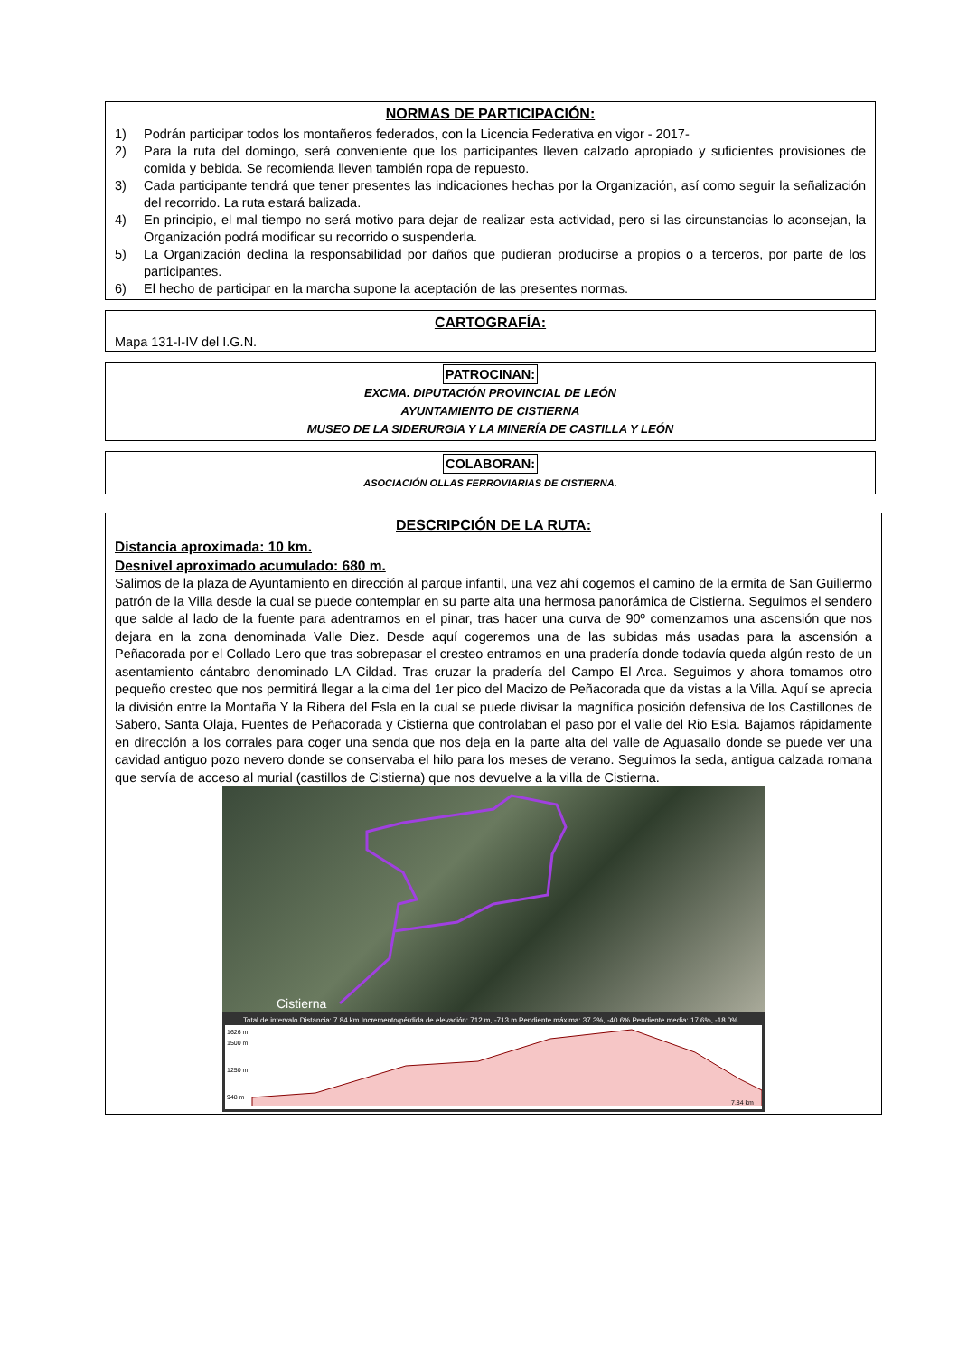NORMAS DE PARTICIPACIÓN:
1) Podrán participar todos los montañeros federados, con la Licencia Federativa en vigor - 2017-
2) Para la ruta del domingo, será conveniente que los participantes lleven calzado apropiado y suficientes provisiones de comida y bebida. Se recomienda lleven también ropa de repuesto.
3) Cada participante tendrá que tener presentes las indicaciones hechas por la Organización, así como seguir la señalización del recorrido. La ruta estará balizada.
4) En principio, el mal tiempo no será motivo para dejar de realizar esta actividad, pero si las circunstancias lo aconsejan, la Organización podrá modificar su recorrido o suspenderla.
5) La Organización declina la responsabilidad por daños que pudieran producirse a propios o a terceros, por parte de los participantes.
6) El hecho de participar en la marcha supone la aceptación de las presentes normas.
CARTOGRAFÍA:
Mapa 131-I-IV del I.G.N.
PATROCINAN:
EXCMA. DIPUTACIÓN PROVINCIAL DE LEÓN
AYUNTAMIENTO DE CISTIERNA
MUSEO DE LA SIDERURGIA Y LA MINERÍA DE CASTILLA Y LEÓN
COLABORAN:
ASOCIACIÓN OLLAS FERROVIARIAS DE CISTIERNA.
DESCRIPCIÓN DE LA RUTA:
Distancia aproximada: 10 km.
Desnivel aproximado acumulado: 680 m.
Salimos de la plaza de Ayuntamiento en dirección al parque infantil, una vez ahí cogemos el camino de la ermita de San Guillermo patrón de la Villa desde la cual se puede contemplar en su parte alta una hermosa panorámica de Cistierna. Seguimos el sendero que salde al lado de la fuente para adentrarnos en el pinar, tras hacer una curva de 90º comenzamos una ascensión que nos dejara en la zona denominada Valle Diez. Desde aquí cogeremos una de las subidas más usadas para la ascensión a Peñacorada por el Collado Lero que tras sobrepasar el cresteo entramos en una pradería donde todavía queda algún resto de un asentamiento cántabro denominado LA Cildad. Tras cruzar la pradería del Campo El Arca. Seguimos y ahora tomamos otro pequeño cresteo que nos permitirá llegar a la cima del 1er pico del Macizo de Peñacorada que da vistas a la Villa. Aquí se aprecia la división entre la Montaña Y la Ribera del Esla en la cual se puede divisar la magnífica posición defensiva de los Castillones de Sabero, Santa Olaja, Fuentes de Peñacorada y Cistierna que controlaban el paso por el valle del Rio Esla. Bajamos rápidamente en dirección a los corrales para coger una senda que nos deja en la parte alta del valle de Aguasalio donde se puede ver una cavidad antiguo pozo nevero donde se conservaba el hilo para los meses de verano. Seguimos la seda, antigua calzada romana que servía de acceso al murial (castillos de Cistierna) que nos devuelve a la villa de Cistierna.
Cistierna
Total de intervalo Distancia: 7.84 km Incremento/pérdida de elevación: 712 m, -713 m Pendiente máxima: 37.3%, -40.6% Pendiente media: 17.6%, -18.0%
1626 m
1500 m
1250 m
948 m
7.84 km